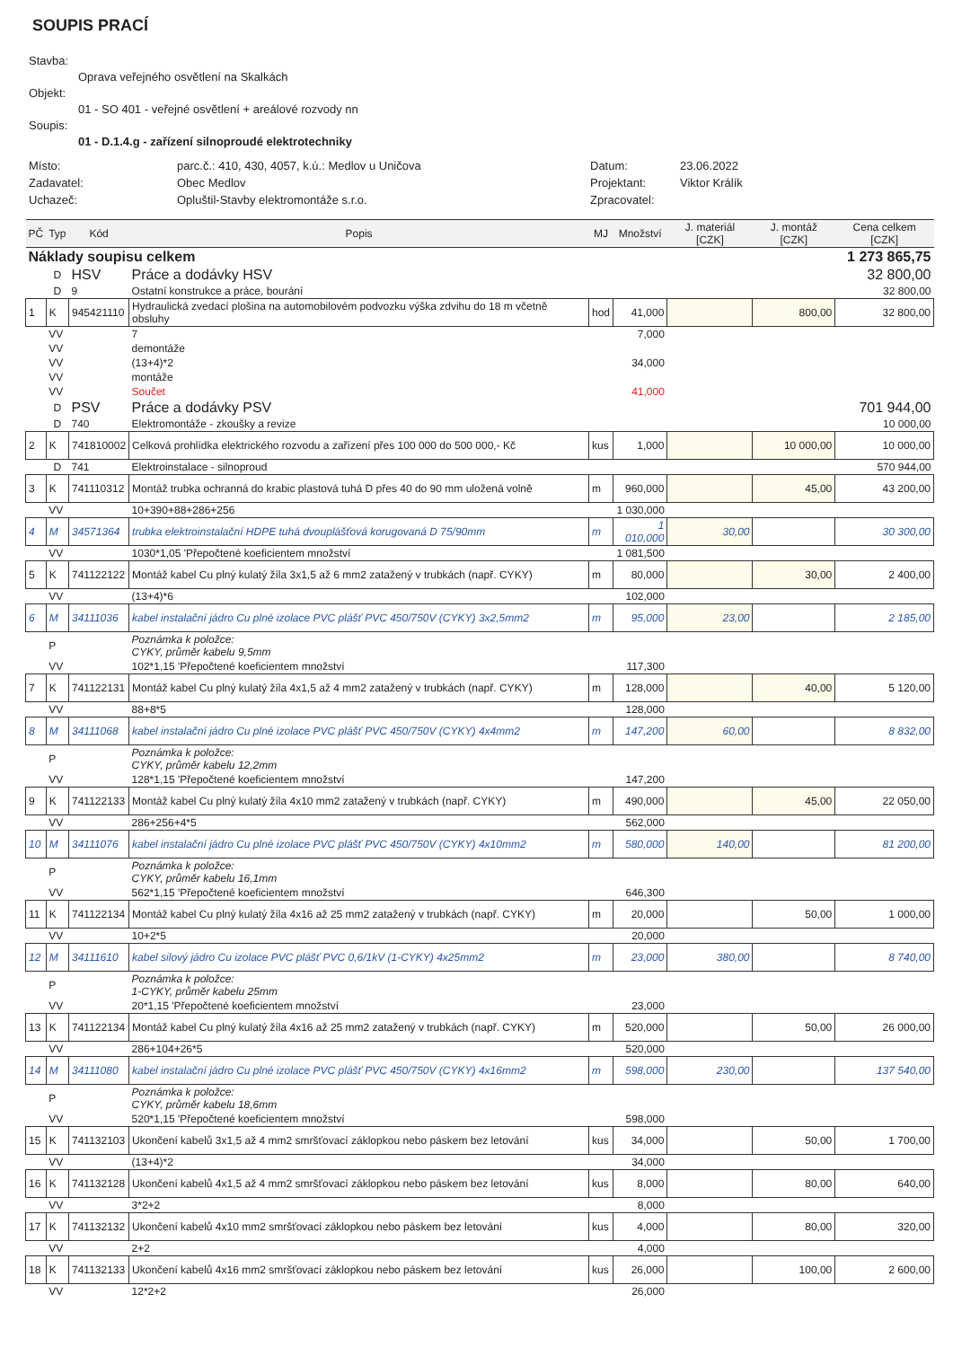SOUPIS PRACÍ
Stavba:
Oprava veřejného osvětlení na Skalkách
Objekt:
01 - SO 401 - veřejné osvětlení + areálové rozvody nn
Soupis:
01 - D.1.4.g - zařízení silnoproudé elektrotechniky
Místo: parc.č.: 410, 430, 4057, k.ú.: Medlov u Uničova Datum: 23.06.2022 Zadavatel: Obec Medlov Projektant: Viktor Králík Uchazeč: Opluštil-Stavby elektromontáže s.r.o. Zpracovatel:
| PČ | Typ | Kód | Popis | MJ | Množství | J. materiál [CZK] | J. montáž [CZK] | Cena celkem [CZK] |
| --- | --- | --- | --- | --- | --- | --- | --- | --- |
| Náklady soupisu celkem | | | | 1 273 865,75 | | | | |
| | D | HSV | Práce a dodávky HSV | 32 800,00 | | | | |
| | D | 9 | Ostatní konstrukce a práce, bourání | 32 800,00 | | | | |
| 1 | K | 945421110 | Hydraulická zvedací plošina na automobilovém podvozku výška zdvihu do 18 m včetně obsluhy | hod | 41,000 | | 800,00 | 32 800,00 |
| | VV | | 7 | | 7,000 | | | |
| | VV | | demontáže | | | | | |
| | VV | | (13+4)*2 | | 34,000 | | | |
| | VV | | montáže | | | | | |
| | VV | | Součet | | 41,000 | | | |
| | D | PSV | Práce a dodávky PSV | 701 944,00 | | | | |
| | D | 740 | Elektromontáže - zkoušky a revize | 10 000,00 | | | | |
| 2 | K | 741810002 | Celková prohlídka elektrického rozvodu a zařízení přes 100 000 do 500 000,- Kč | kus | 1,000 | | 10 000,00 | 10 000,00 |
| | D | 741 | Elektroinstalace - silnoproud | 570 944,00 | | | | |
| 3 | K | 741110312 | Montáž trubka ochranná do krabic plastová tuhá D přes 40 do 90 mm uložená volně | m | 960,000 | | 45,00 | 43 200,00 |
| | VV | | 10+390+88+286+256 | | 1 030,000 | | | |
| 4 | M | 34571364 | trubka elektroinstalační HDPE tuhá dvouplášťová korugovaná D 75/90mm | m | 1 010,000 | 30,00 | | 30 300,00 |
| | VV | | 1030*1,05 'Přepočtené koeficientem množství | | 1 081,500 | | | |
| 5 | K | 741122122 | Montáž kabel Cu plný kulatý žíla 3x1,5 až 6 mm2 zatažený v trubkách (např. CYKY) | m | 80,000 | | 30,00 | 2 400,00 |
| | VV | | (13+4)*6 | | 102,000 | | | |
| 6 | M | 34111036 | kabel instalační jádro Cu plné izolace PVC plášť PVC 450/750V (CYKY) 3x2,5mm2 | m | 95,000 | 23,00 | | 2 185,00 |
| | P | | Poznámka k položce: CYKY, průměr kabelu 9,5mm | | | | | |
| | VV | | 102*1,15 'Přepočtené koeficientem množství | | 117,300 | | | |
| 7 | K | 741122131 | Montáž kabel Cu plný kulatý žíla 4x1,5 až 4 mm2 zatažený v trubkách (např. CYKY) | m | 128,000 | | 40,00 | 5 120,00 |
| | VV | | 88+8*5 | | 128,000 | | | |
| 8 | M | 34111068 | kabel instalační jádro Cu plné izolace PVC plášť PVC 450/750V (CYKY) 4x4mm2 | m | 147,200 | 60,00 | | 8 832,00 |
| | P | | Poznámka k položce: CYKY, průměr kabelu 12,2mm | | | | | |
| | VV | | 128*1,15 'Přepočtené koeficientem množství | | 147,200 | | | |
| 9 | K | 741122133 | Montáž kabel Cu plný kulatý žíla 4x10 mm2 zatažený v trubkách (např. CYKY) | m | 490,000 | | 45,00 | 22 050,00 |
| | VV | | 286+256+4*5 | | 562,000 | | | |
| 10 | M | 34111076 | kabel instalační jádro Cu plné izolace PVC plášť PVC 450/750V (CYKY) 4x10mm2 | m | 580,000 | 140,00 | | 81 200,00 |
| | P | | Poznámka k položce: CYKY, průměr kabelu 16,1mm | | | | | |
| | VV | | 562*1,15 'Přepočtené koeficientem množství | | 646,300 | | | |
| 11 | K | 741122134 | Montáž kabel Cu plný kulatý žíla 4x16 až 25 mm2 zatažený v trubkách (např. CYKY) | m | 20,000 | | 50,00 | 1 000,00 |
| | VV | | 10+2*5 | | 20,000 | | | |
| 12 | M | 34111610 | kabel silový jádro Cu izolace PVC plášť PVC 0,6/1kV (1-CYKY) 4x25mm2 | m | 23,000 | 380,00 | | 8 740,00 |
| | P | | Poznámka k položce: 1-CYKY, průměr kabelu 25mm | | | | | |
| | VV | | 20*1,15 'Přepočtené koeficientem množství | | 23,000 | | | |
| 13 | K | 741122134 | Montáž kabel Cu plný kulatý žíla 4x16 až 25 mm2 zatažený v trubkách (např. CYKY) | m | 520,000 | | 50,00 | 26 000,00 |
| | VV | | 286+104+26*5 | | 520,000 | | | |
| 14 | M | 34111080 | kabel instalační jádro Cu plné izolace PVC plášť PVC 450/750V (CYKY) 4x16mm2 | m | 598,000 | 230,00 | | 137 540,00 |
| | P | | Poznámka k položce: CYKY, průměr kabelu 18,6mm | | | | | |
| | VV | | 520*1,15 'Přepočtené koeficientem množství | | 598,000 | | | |
| 15 | K | 741132103 | Ukončení kabelů 3x1,5 až 4 mm2 smršťovací záklopkou nebo páskem bez letování | kus | 34,000 | | 50,00 | 1 700,00 |
| | VV | | (13+4)*2 | | 34,000 | | | |
| 16 | K | 741132128 | Ukončení kabelů 4x1,5 až 4 mm2 smršťovací záklopkou nebo páskem bez letování | kus | 8,000 | | 80,00 | 640,00 |
| | VV | | 3*2+2 | | 8,000 | | | |
| 17 | K | 741132132 | Ukončení kabelů 4x10 mm2 smršťovací záklopkou nebo páskem bez letování | kus | 4,000 | | 80,00 | 320,00 |
| | VV | | 2+2 | | 4,000 | | | |
| 18 | K | 741132133 | Ukončení kabelů 4x16 mm2 smršťovací záklopkou nebo páskem bez letování | kus | 26,000 | | 100,00 | 2 600,00 |
| | VV | | 12*2+2 | | 26,000 | | | |